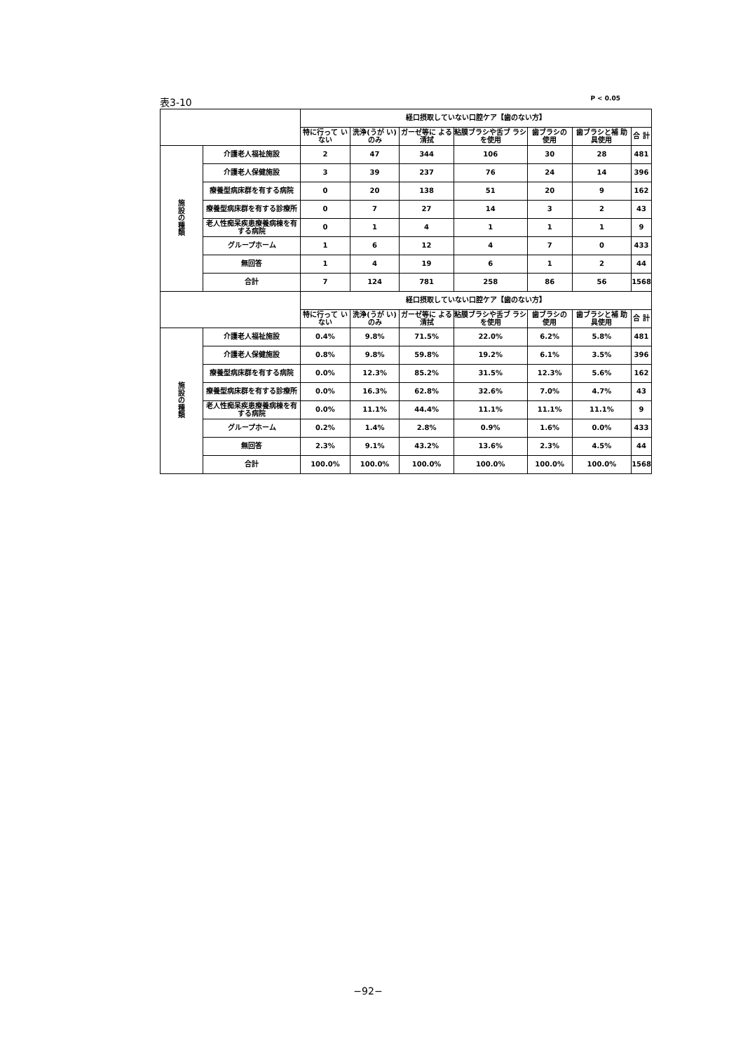表3-10 P < 0.05
| | | 経口摂取していない口腔ケア【歯のない方】 | | | | | | |
| --- | --- | --- | --- | --- | --- | --- | --- | --- |
| | | 特に行って いない | 洗浄(うが い)のみ | ガーゼ等に よる清拭 | 粘膜ブラシや舌ブ ラシを使用 | 歯ブラシの 使用 | 歯ブラシと補 助具使用 | 合 計 |
| 施 設 の 種 類 | 介護老人福祉施設 | 2 | 47 | 344 | 106 | 30 | 28 | 481 |
| | 介護老人保健施設 | 3 | 39 | 237 | 76 | 24 | 14 | 396 |
| | 療養型病床群を有する病院 | 0 | 20 | 138 | 51 | 20 | 9 | 162 |
| | 療養型病床群を有する診療所 | 0 | 7 | 27 | 14 | 3 | 2 | 43 |
| | 老人性痴呆疾患療養病棟を有する病院 | 0 | 1 | 4 | 1 | 1 | 1 | 9 |
| | グループホーム | 1 | 6 | 12 | 4 | 7 | 0 | 433 |
| | 無回答 | 1 | 4 | 19 | 6 | 1 | 2 | 44 |
| | 合計 | 7 | 124 | 781 | 258 | 86 | 56 | 1568 |
| | | 経口摂取していない口腔ケア【歯のない方】 | | | | | | |
| | | 特に行って いない | 洗浄(うが い)のみ | ガーゼ等に よる清拭 | 粘膜ブラシや舌ブ ラシを使用 | 歯ブラシの 使用 | 歯ブラシと補 助具使用 | 合 計 |
| 施 設 の 種 類 | 介護老人福祉施設 | 0.4% | 9.8% | 71.5% | 22.0% | 6.2% | 5.8% | 481 |
| | 介護老人保健施設 | 0.8% | 9.8% | 59.8% | 19.2% | 6.1% | 3.5% | 396 |
| | 療養型病床群を有する病院 | 0.0% | 12.3% | 85.2% | 31.5% | 12.3% | 5.6% | 162 |
| | 療養型病床群を有する診療所 | 0.0% | 16.3% | 62.8% | 32.6% | 7.0% | 4.7% | 43 |
| | 老人性痴呆疾患療養病棟を有する病院 | 0.0% | 11.1% | 44.4% | 11.1% | 11.1% | 11.1% | 9 |
| | グループホーム | 0.2% | 1.4% | 2.8% | 0.9% | 1.6% | 0.0% | 433 |
| | 無回答 | 2.3% | 9.1% | 43.2% | 13.6% | 2.3% | 4.5% | 44 |
| | 合計 | 100.0% | 100.0% | 100.0% | 100.0% | 100.0% | 100.0% | 1568 |
−92−